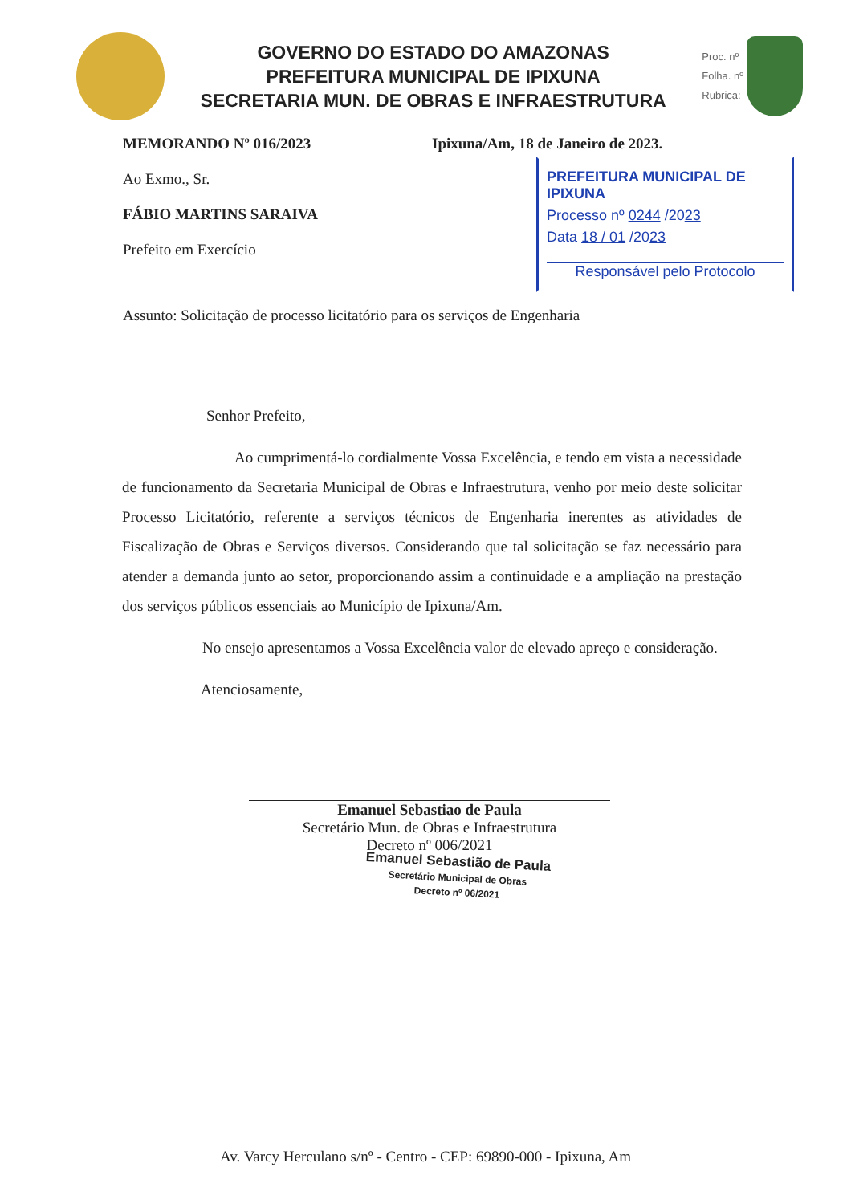GOVERNO DO ESTADO DO AMAZONAS
PREFEITURA MUNICIPAL DE IPIXUNA
SECRETARIA MUN. DE OBRAS E INFRAESTRUTURA
Proc. nº
Folha. nº
Rubrica:
MEMORANDO Nº 016/2023 Ipixuna/Am, 18 de Janeiro de 2023.
PREFEITURA MUNICIPAL DE IPIXUNA
Processo nº 0244 /2023
Data 18 / 01 /2023
Responsável pelo Protocolo
Ao Exmo., Sr.
FÁBIO MARTINS SARAIVA
Prefeito em Exercício
Assunto: Solicitação de processo licitatório para os serviços de Engenharia
Senhor Prefeito,
Ao cumprimentá-lo cordialmente Vossa Excelência, e tendo em vista a necessidade de funcionamento da Secretaria Municipal de Obras e Infraestrutura, venho por meio deste solicitar Processo Licitatório, referente a serviços técnicos de Engenharia inerentes as atividades de Fiscalização de Obras e Serviços diversos. Considerando que tal solicitação se faz necessário para atender a demanda junto ao setor, proporcionando assim a continuidade e a ampliação na prestação dos serviços públicos essenciais ao Município de Ipixuna/Am.
No ensejo apresentamos a Vossa Excelência valor de elevado apreço e consideração.
Atenciosamente,
Emanuel Sebastiao de Paula
Secretário Mun. de Obras e Infraestrutura
Decreto nº 006/2021
Emanuel Sebastião de Paula
Secretário Municipal de Obras
Decreto nº 06/2021
Av. Varcy Herculano s/nº - Centro - CEP: 69890-000 - Ipixuna, Am